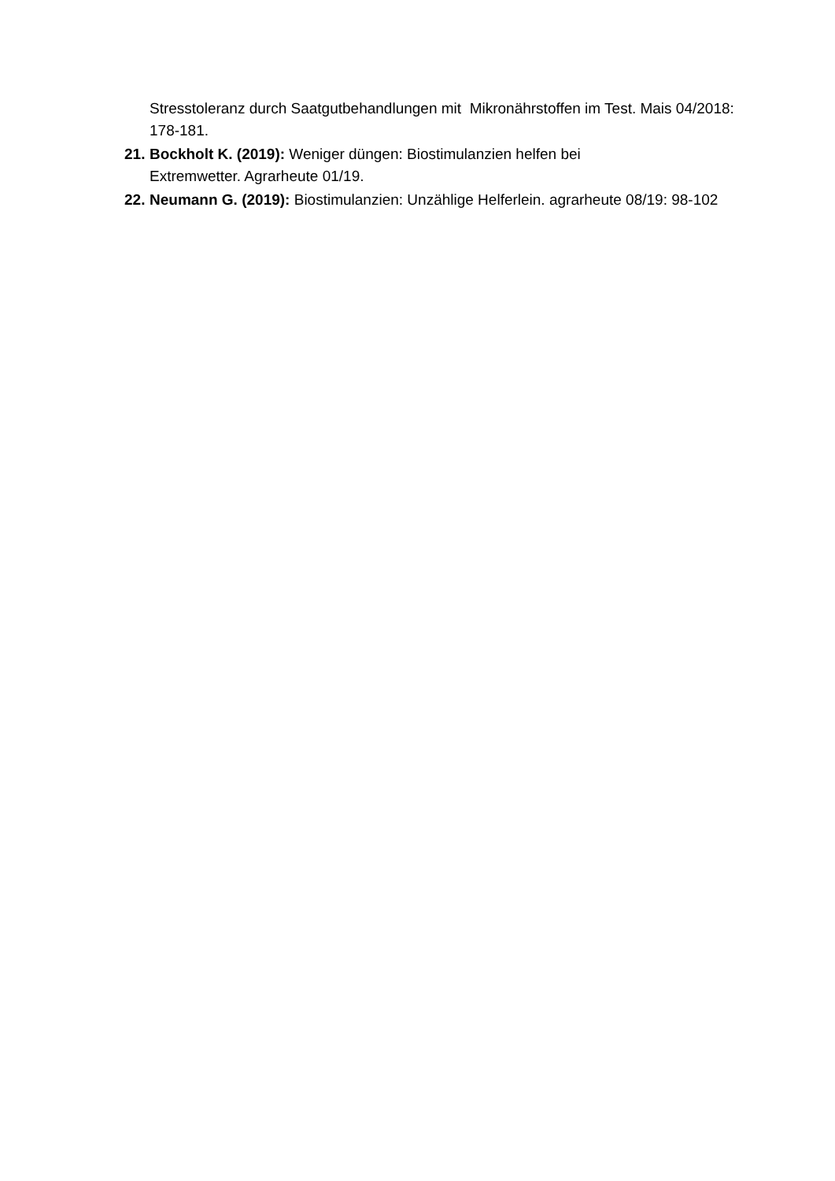Stresstoleranz durch Saatgutbehandlungen mit Mikronährstoffen im Test. Mais 04/2018: 178-181.
21.
Bockholt K. (2019): Weniger düngen: Biostimulanzien helfen bei
Extremwetter. Agrarheute 01/19.
22.
Neumann G. (2019): Biostimulanzien: Unzählige Helferlein. agrarheute 08/19: 98-102